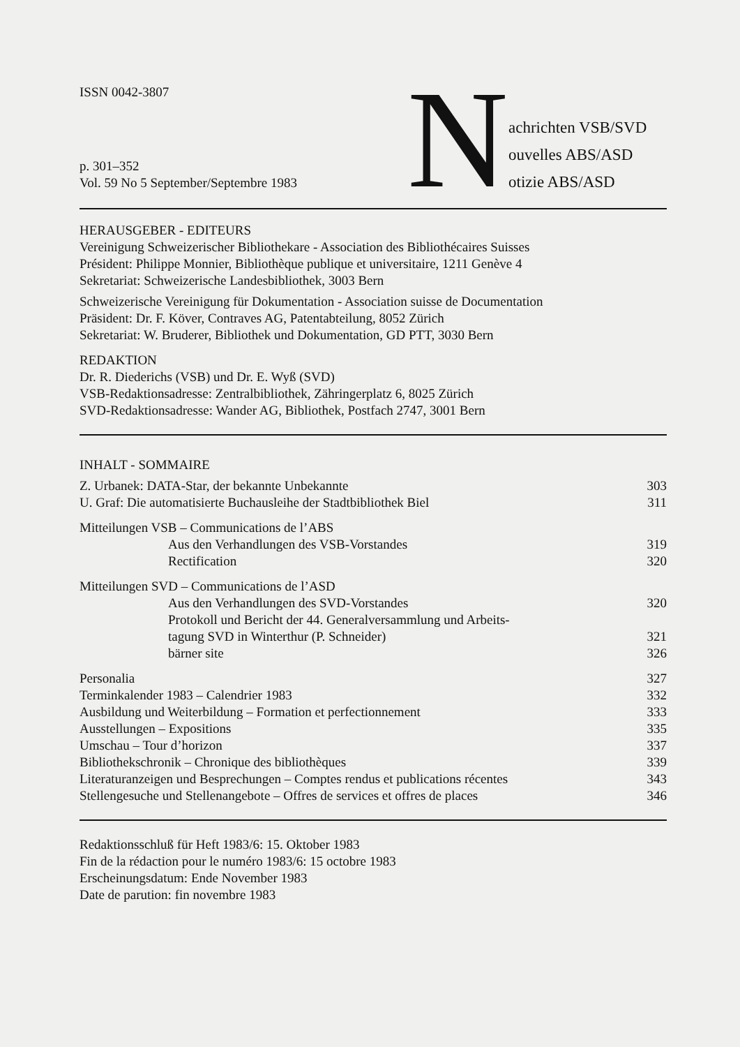ISSN 0042-3807
p. 301–352
Vol. 59 No 5 September/Septembre 1983
N
achrichten VSB/SVD
ouvelles ABS/ASD
otizie ABS/ASD
HERAUSGEBER - EDITEURS
Vereinigung Schweizerischer Bibliothekare - Association des Bibliothécaires Suisses
Président: Philippe Monnier, Bibliothèque publique et universitaire, 1211 Genève 4
Sekretariat: Schweizerische Landesbibliothek, 3003 Bern
Schweizerische Vereinigung für Dokumentation - Association suisse de Documentation
Präsident: Dr. F. Köver, Contraves AG, Patentabteilung, 8052 Zürich
Sekretariat: W. Bruderer, Bibliothek und Dokumentation, GD PTT, 3030 Bern
REDAKTION
Dr. R. Diederichs (VSB) und Dr. E. Wyß (SVD)
VSB-Redaktionsadresse: Zentralbibliothek, Zähringerplatz 6, 8025 Zürich
SVD-Redaktionsadresse: Wander AG, Bibliothek, Postfach 2747, 3001 Bern
INHALT - SOMMAIRE
| Z. Urbanek: DATA-Star, der bekannte Unbekannte | 303 |
| U. Graf: Die automatisierte Buchausleihe der Stadtbibliothek Biel | 311 |
| Mitteilungen VSB – Communications de l’ABS | |
| Aus den Verhandlungen des VSB-Vorstandes | 319 |
| Rectification | 320 |
| Mitteilungen SVD – Communications de l’ASD | |
| Aus den Verhandlungen des SVD-Vorstandes | 320 |
| Protokoll und Bericht der 44. Generalversammlung und Arbeits- tagung SVD in Winterthur (P. Schneider) | 321 |
| bärner site | 326 |
| Personalia | 327 |
| Terminkalender 1983 – Calendrier 1983 | 332 |
| Ausbildung und Weiterbildung – Formation et perfectionnement | 333 |
| Ausstellungen – Expositions | 335 |
| Umschau – Tour d’horizon | 337 |
| Bibliothekschronik – Chronique des bibliothèques | 339 |
| Literaturanzeigen und Besprechungen – Comptes rendus et publications récentes | 343 |
| Stellengesuche und Stellenangebote – Offres de services et offres de places | 346 |
Redaktionsschluß für Heft 1983/6: 15. Oktober 1983
Fin de la rédaction pour le numéro 1983/6: 15 octobre 1983
Erscheinungsdatum: Ende November 1983
Date de parution: fin novembre 1983